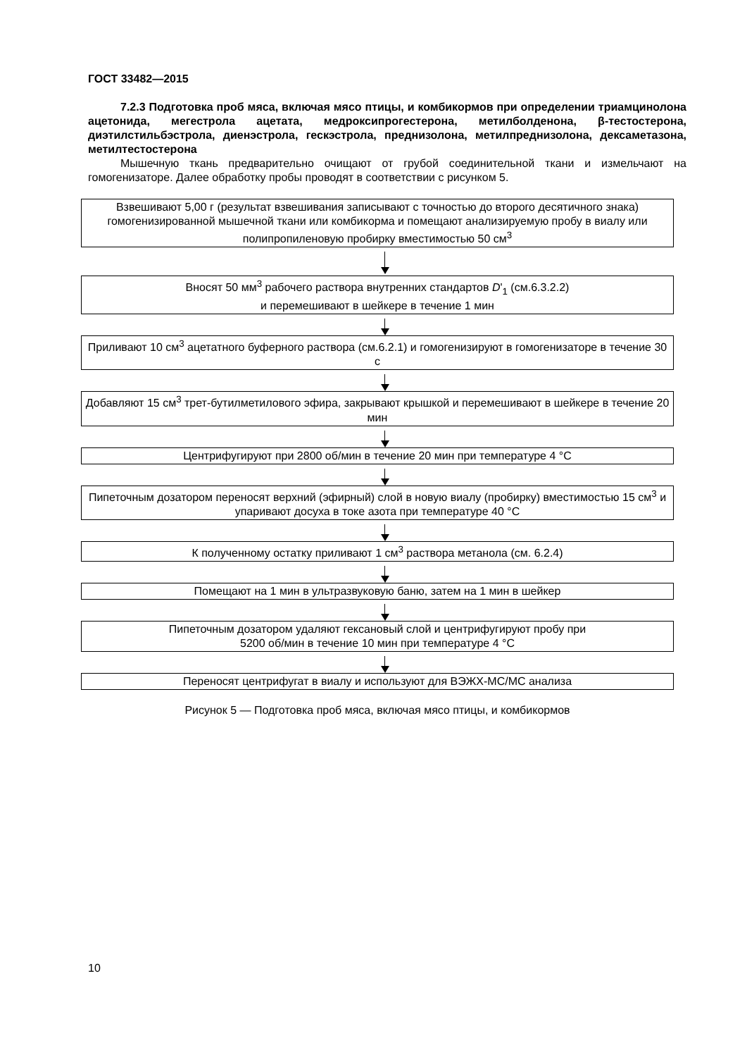ГОСТ 33482—2015
7.2.3 Подготовка проб мяса, включая мясо птицы, и комбикормов при определении триамцинолона ацетонида, мегестрола ацетата, медроксипрогестерона, метилболденона, β-тестостерона, диэтилстильбэстрола, диенэстрола, гескэстрола, преднизолона, метилпреднизолона, дексаметазона, метилтестостерона
Мышечную ткань предварительно очищают от грубой соединительной ткани и измельчают на гомогенизаторе. Далее обработку пробы проводят в соответствии с рисунком 5.
Взвешивают 5,00 г (результат взвешивания записывают с точностью до второго десятичного знака) гомогенизированной мышечной ткани или комбикорма и помещают анализируемую пробу в виалу или полипропиленовую пробирку вместимостью 50 см<sup>3</sup>
Вносят 50 мм<sup>3</sup> рабочего раствора внутренних стандартов D'<sub>1</sub> (см.6.3.2.2)
и перемешивают в шейкере в течение 1 мин
Приливают 10 см<sup>3</sup> ацетатного буферного раствора (см.6.2.1) и гомогенизируют в гомогенизаторе в течение 30 с
Добавляют 15 см<sup>3</sup> трет-бутилметилового эфира, закрывают крышкой и перемешивают в шейкере в течение 20 мин
Центрифугируют при 2800 об/мин в течение 20 мин при температуре 4 °С
Пипеточным дозатором переносят верхний (эфирный) слой в новую виалу (пробирку) вместимостью 15 см<sup>3</sup> и упаривают досуха в токе азота при температуре 40 °С
К полученному остатку приливают 1 см<sup>3</sup> раствора метанола (см. 6.2.4)
Помещают на 1 мин в ультразвуковую баню, затем на 1 мин в шейкер
Пипеточным дозатором удаляют гексановый слой и центрифугируют пробу при
5200 об/мин в течение 10 мин при температуре 4 °С
Переносят центрифугат в виалу и используют для ВЭЖХ-МС/МС анализа
Рисунок 5 — Подготовка проб мяса, включая мясо птицы, и комбикормов
10